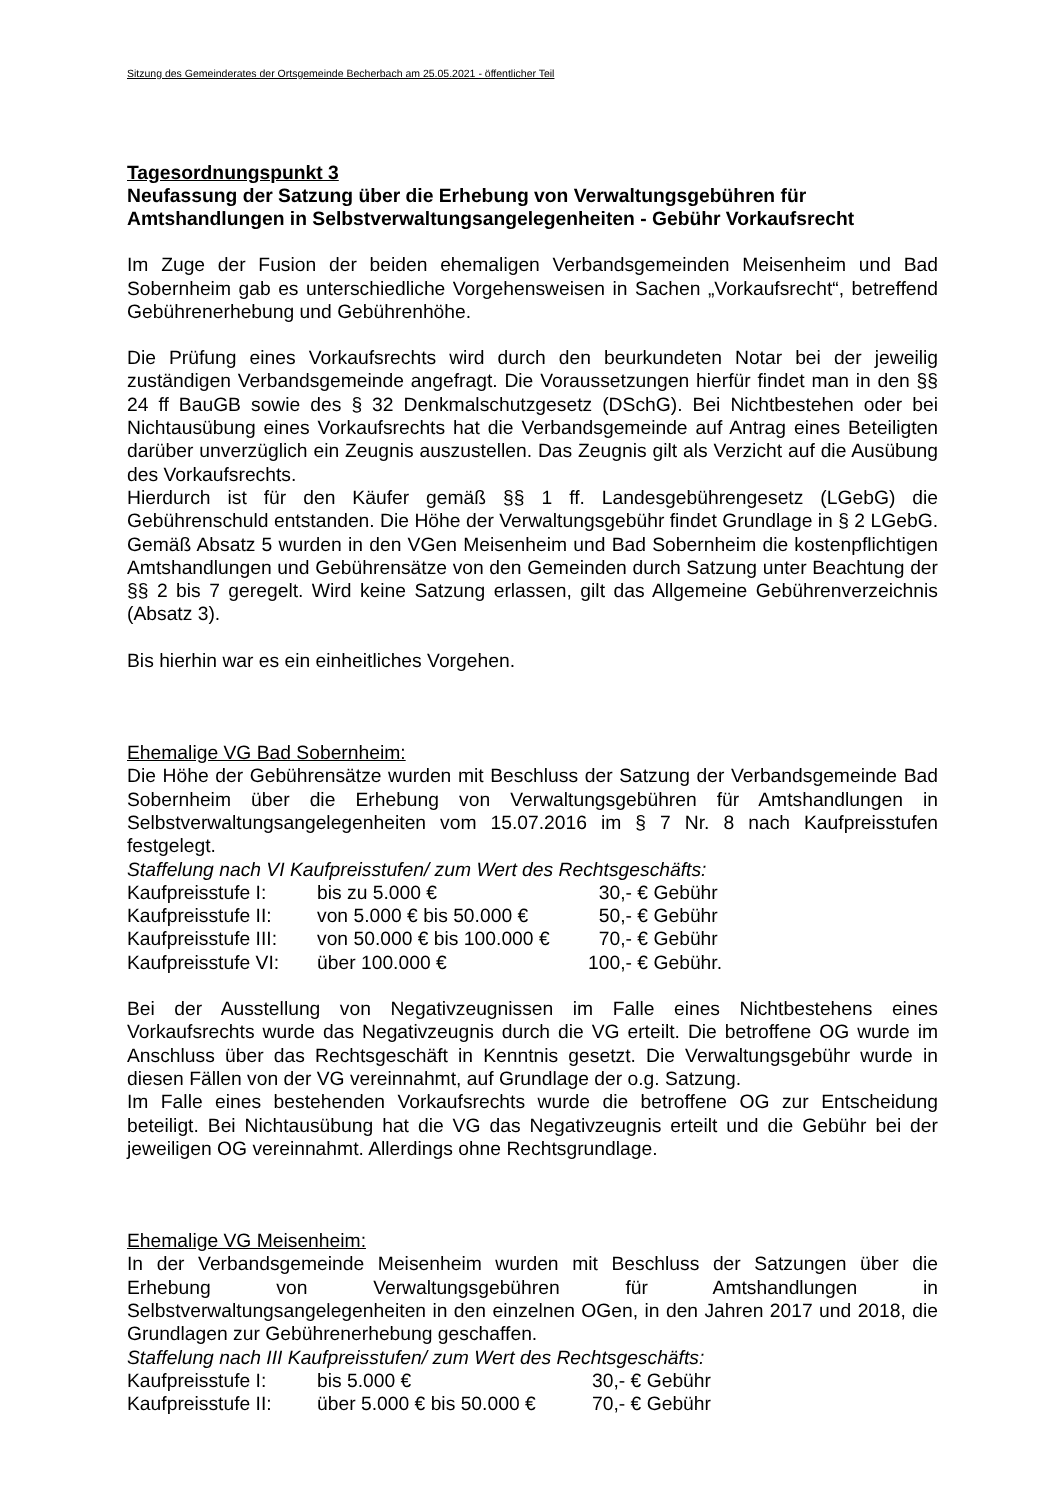Sitzung des Gemeinderates der Ortsgemeinde Becherbach am 25.05.2021 - öffentlicher Teil
Tagesordnungspunkt 3
Neufassung der Satzung über die Erhebung von Verwaltungsgebühren für Amtshandlungen in Selbstverwaltungsangelegenheiten - Gebühr Vorkaufsrecht
Im Zuge der Fusion der beiden ehemaligen Verbandsgemeinden Meisenheim und Bad Sobernheim gab es unterschiedliche Vorgehensweisen in Sachen „Vorkaufsrecht“, betreffend Gebührenerhebung und Gebührenhöhe.
Die Prüfung eines Vorkaufsrechts wird durch den beurkundeten Notar bei der jeweilig zuständigen Verbandsgemeinde angefragt. Die Voraussetzungen hierfür findet man in den §§ 24 ff BauGB sowie des § 32 Denkmalschutzgesetz (DSchG). Bei Nichtbestehen oder bei Nichtausübung eines Vorkaufsrechts hat die Verbandsgemeinde auf Antrag eines Beteiligten darüber unverzüglich ein Zeugnis auszustellen. Das Zeugnis gilt als Verzicht auf die Ausübung des Vorkaufsrechts.
Hierdurch ist für den Käufer gemäß §§ 1 ff. Landesgebührengesetz (LGebG) die Gebührenschuld entstanden. Die Höhe der Verwaltungsgebühr findet Grundlage in § 2 LGebG. Gemäß Absatz 5 wurden in den VGen Meisenheim und Bad Sobernheim die kostenpflichtigen Amtshandlungen und Gebührensätze von den Gemeinden durch Satzung unter Beachtung der §§ 2 bis 7 geregelt. Wird keine Satzung erlassen, gilt das Allgemeine Gebührenverzeichnis (Absatz 3).
Bis hierhin war es ein einheitliches Vorgehen.
Ehemalige VG Bad Sobernheim:
Die Höhe der Gebührensätze wurden mit Beschluss der Satzung der Verbandsgemeinde Bad Sobernheim über die Erhebung von Verwaltungsgebühren für Amtshandlungen in Selbstverwaltungsangelegenheiten vom 15.07.2016 im § 7 Nr. 8 nach Kaufpreisstufen festgelegt.
Staffelung nach VI Kaufpreisstufen/ zum Wert des Rechtsgeschäfts:
| Kaufpreisstufe I: | bis zu 5.000 € | 30,- | € Gebühr |
| Kaufpreisstufe II: | von 5.000 € bis 50.000 € | 50,- | € Gebühr |
| Kaufpreisstufe III: | von 50.000 € bis 100.000 € | 70,- | € Gebühr |
| Kaufpreisstufe VI: | über 100.000 € | 100,- | € Gebühr. |
Bei der Ausstellung von Negativzeugnissen im Falle eines Nichtbestehens eines Vorkaufsrechts wurde das Negativzeugnis durch die VG erteilt. Die betroffene OG wurde im Anschluss über das Rechtsgeschäft in Kenntnis gesetzt. Die Verwaltungsgebühr wurde in diesen Fällen von der VG vereinnahmt, auf Grundlage der o.g. Satzung.
Im Falle eines bestehenden Vorkaufsrechts wurde die betroffene OG zur Entscheidung beteiligt. Bei Nichtausübung hat die VG das Negativzeugnis erteilt und die Gebühr bei der jeweiligen OG vereinnahmt. Allerdings ohne Rechtsgrundlage.
Ehemalige VG Meisenheim:
In der Verbandsgemeinde Meisenheim wurden mit Beschluss der Satzungen über die Erhebung von Verwaltungsgebühren für Amtshandlungen in Selbstverwaltungsangelegenheiten in den einzelnen OGen, in den Jahren 2017 und 2018, die Grundlagen zur Gebührenerhebung geschaffen.
Staffelung nach III Kaufpreisstufen/ zum Wert des Rechtsgeschäfts:
| Kaufpreisstufe I: | bis 5.000 € | 30,- € Gebühr |
| Kaufpreisstufe II: | über 5.000 € bis 50.000 € | 70,- € Gebühr |